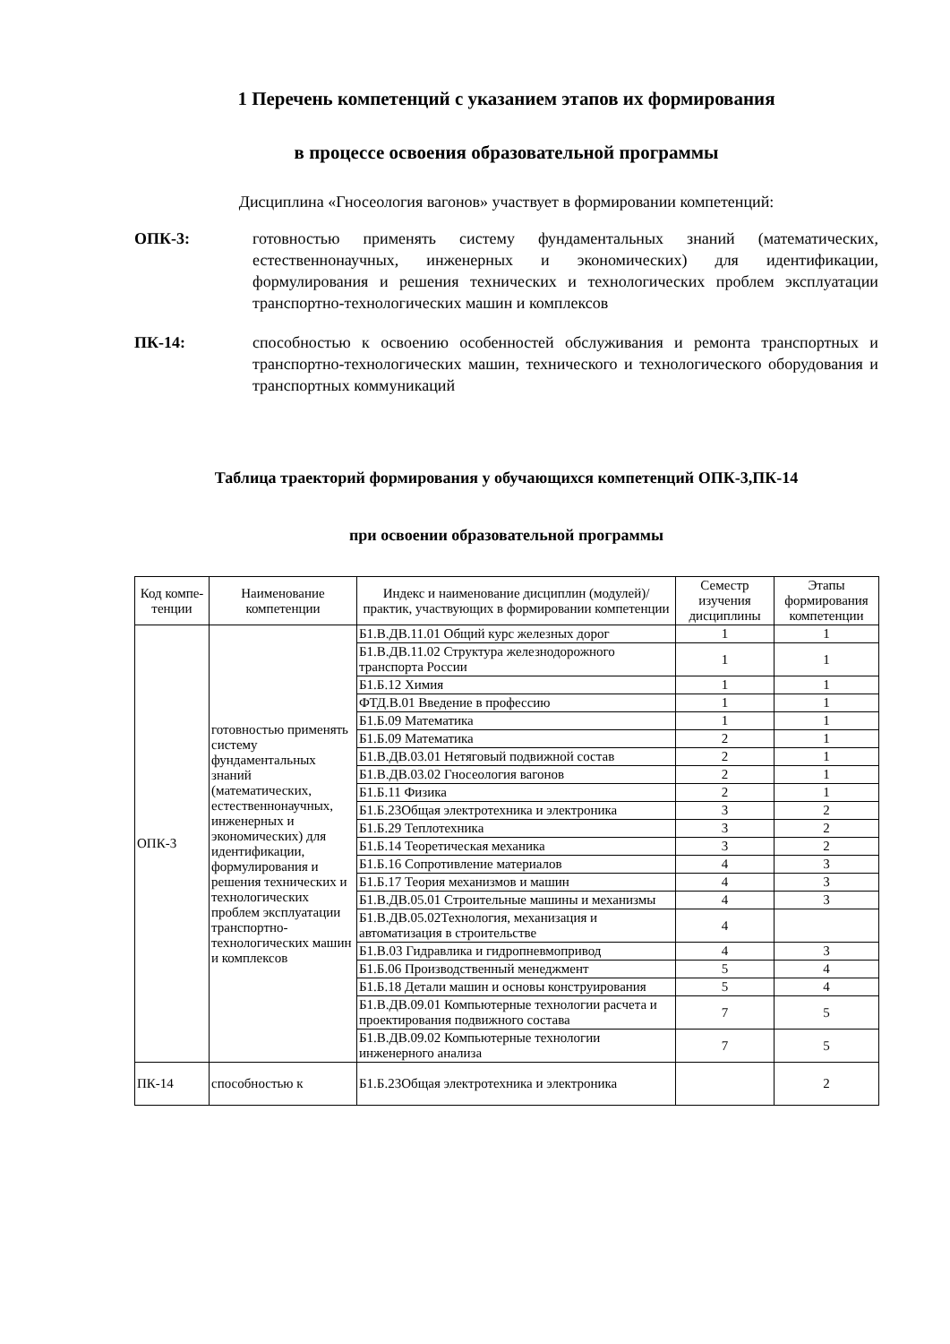1 Перечень компетенций с указанием этапов их формирования
в процессе освоения образовательной программы
Дисциплина «Гносеология вагонов» участвует в формировании компетенций:
ОПК-3: готовностью применять систему фундаментальных знаний (математических, естественнонаучных, инженерных и экономических) для идентификации, формулирования и решения технических и технологических проблем эксплуатации транспортно-технологических машин и комплексов
ПК-14: способностью к освоению особенностей обслуживания и ремонта транспортных и транспортно-технологических машин, технического и технологического оборудования и транспортных коммуникаций
Таблица траекторий формирования у обучающихся компетенций ОПК-3,ПК-14
при освоении образовательной программы
| Код компе-тенции | Наименование компетенции | Индекс и наименование дисциплин (модулей)/ практик, участвующих в формировании компетенции | Семестр изучения дисциплины | Этапы формирования компетенции |
| --- | --- | --- | --- | --- |
| ОПК-3 | готовностью применять систему фундаментальных знаний (математических, естественнонаучных, инженерных и экономических) для идентификации, формулирования и решения технических и технологических проблем эксплуатации транспортно-технологических машин и комплексов | Б1.В.ДВ.11.01 Общий курс железных дорог | 1 | 1 |
| | | Б1.В.ДВ.11.02 Структура железнодорожного транспорта России | 1 | 1 |
| | | Б1.Б.12 Химия | 1 | 1 |
| | | ФТД.В.01 Введение в профессию | 1 | 1 |
| | | Б1.Б.09 Математика | 1 | 1 |
| | | Б1.Б.09 Математика | 2 | 1 |
| | | Б1.В.ДВ.03.01 Нетяговый подвижной состав | 2 | 1 |
| | | Б1.В.ДВ.03.02 Гносеология вагонов | 2 | 1 |
| | | Б1.Б.11 Физика | 2 | 1 |
| | | Б1.Б.23Общая электротехника и электроника | 3 | 2 |
| | | Б1.Б.29 Теплотехника | 3 | 2 |
| | | Б1.Б.14 Теоретическая механика | 3 | 2 |
| | | Б1.Б.16 Сопротивление материалов | 4 | 3 |
| | | Б1.Б.17 Теория механизмов и машин | 4 | 3 |
| | | Б1.В.ДВ.05.01 Строительные машины и механизмы | 4 | 3 |
| | | Б1.В.ДВ.05.02Технология, механизация и автоматизация в строительстве | 4 | |
| | | Б1.В.03 Гидравлика и гидропневмопривод | 4 | 3 |
| | | Б1.Б.06 Производственный менеджмент | 5 | 4 |
| | | Б1.Б.18 Детали машин и основы конструирования | 5 | 4 |
| | | Б1.В.ДВ.09.01 Компьютерные технологии расчета и проектирования подвижного состава | 7 | 5 |
| | | Б1.В.ДВ.09.02 Компьютерные технологии инженерного анализа | 7 | 5 |
| ПК-14 | способностью к | Б1.Б.23Общая электротехника и электроника | | 2 |